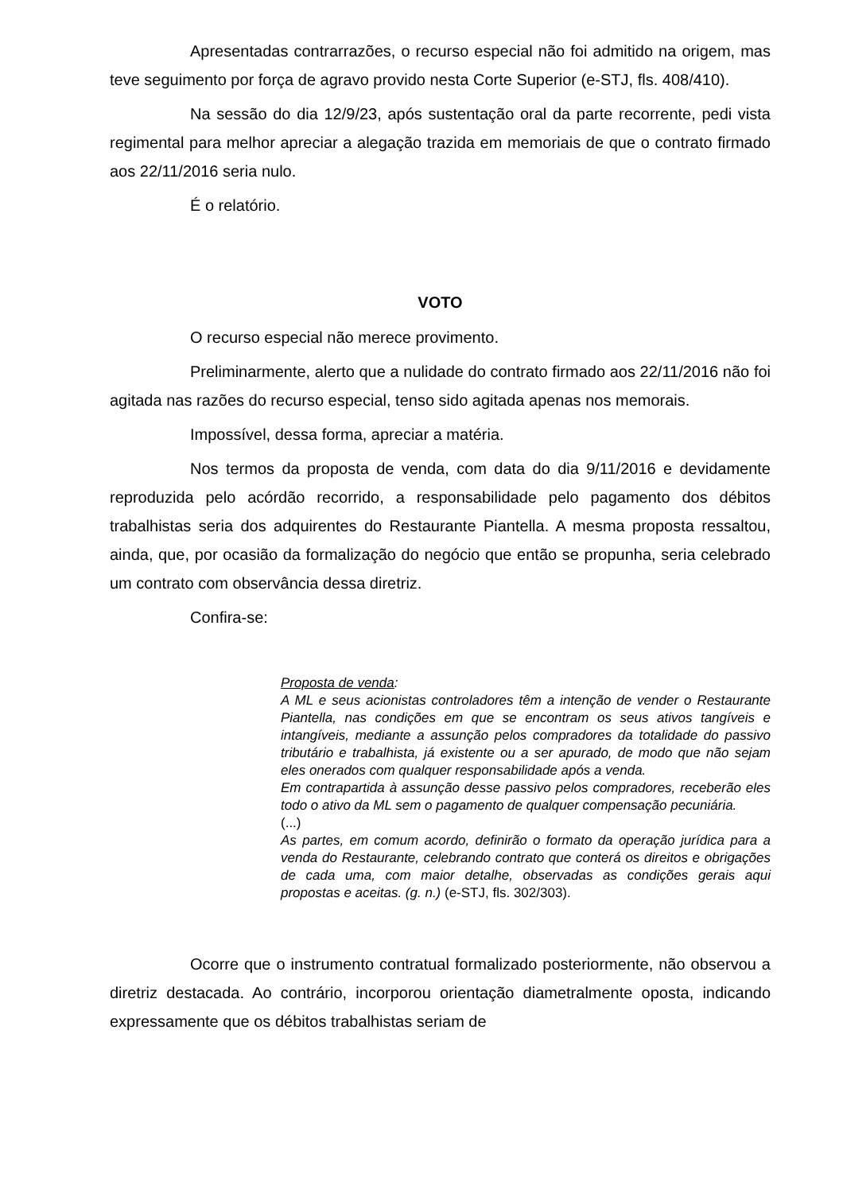Apresentadas contrarrazões, o recurso especial não foi admitido na origem, mas teve seguimento por força de agravo provido nesta Corte Superior (e-STJ, fls. 408/410).
Na sessão do dia 12/9/23, após sustentação oral da parte recorrente, pedi vista regimental para melhor apreciar a alegação trazida em memoriais de que o contrato firmado aos 22/11/2016 seria nulo.
É o relatório.
VOTO
O recurso especial não merece provimento.
Preliminarmente, alerto que a nulidade do contrato firmado aos 22/11/2016 não foi agitada nas razões do recurso especial, tenso sido agitada apenas nos memorais.
Impossível, dessa forma, apreciar a matéria.
Nos termos da proposta de venda, com data do dia 9/11/2016 e devidamente reproduzida pelo acórdão recorrido, a responsabilidade pelo pagamento dos débitos trabalhistas seria dos adquirentes do Restaurante Piantella. A mesma proposta ressaltou, ainda, que, por ocasião da formalização do negócio que então se propunha, seria celebrado um contrato com observância dessa diretriz.
Confira-se:
Proposta de venda:
A ML e seus acionistas controladores têm a intenção de vender o Restaurante Piantella, nas condições em que se encontram os seus ativos tangíveis e intangíveis, mediante a assunção pelos compradores da totalidade do passivo tributário e trabalhista, já existente ou a ser apurado, de modo que não sejam eles onerados com qualquer responsabilidade após a venda.
Em contrapartida à assunção desse passivo pelos compradores, receberão eles todo o ativo da ML sem o pagamento de qualquer compensação pecuniária.
(...)
As partes, em comum acordo, definirão o formato da operação jurídica para a venda do Restaurante, celebrando contrato que conterá os direitos e obrigações de cada uma, com maior detalhe, observadas as condições gerais aqui propostas e aceitas. (g. n.) (e-STJ, fls. 302/303).
Ocorre que o instrumento contratual formalizado posteriormente, não observou a diretriz destacada. Ao contrário, incorporou orientação diametralmente oposta, indicando expressamente que os débitos trabalhistas seriam de